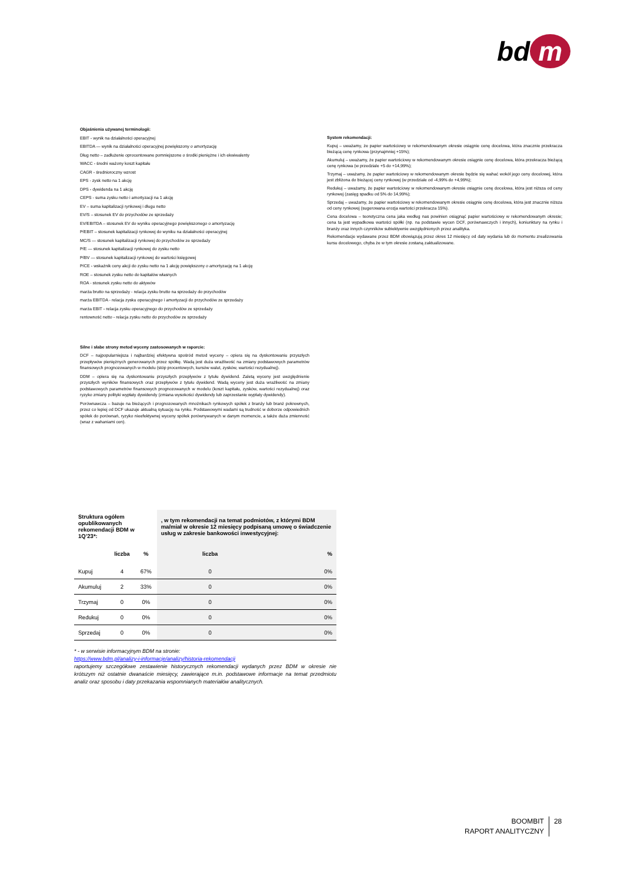bd m
Objaśnienia używanej terminologii:
EBIT - wynik na działalności operacyjnej
EBITDA — wynik na działalności operacyjnej powiększony o amortyzację
Dług netto – zadłużenie oprocentowane pomniejszone o środki pieniężne i ich ekwiwalenty
WACC - średni ważony koszt kapitału
CAGR - średnioroczny wzrost
EPS - zysk netto na 1 akcję
DPS - dywidenda na 1 akcję
CEPS - suma zysku netto i amortyzacji na 1 akcję
EV – suma kapitalizacji rynkowej i długu netto
EV/S – stosunek EV do przychodów ze sprzedaży
EV/EBITDA – stosunek EV do wyniku operacyjnego powiększonego o amortyzację
P/EBIT – stosunek kapitalizacji rynkowej do wyniku na działalności operacyjnej
MC/S — stosunek kapitalizacji rynkowej do przychodów ze sprzedaży
P/E — stosunek kapitalizacji rynkowej do zysku netto
P/BV — stosunek kapitalizacji rynkowej do wartości księgowej
P/CE - wskaźnik ceny akcji do zysku netto na 1 akcję powiększony o amortyzację na 1 akcję
ROE – stosunek zysku netto do kapitałów własnych
ROA - stosunek zysku netto do aktywów
marża brutto na sprzedaży - relacja zysku brutto na sprzedaży do przychodów
marża EBITDA - relacja zysku operacyjnego i amortyzacji do przychodów ze sprzedaży
marża EBIT - relacja zysku operacyjnego do przychodów ze sprzedaży
rentowność netto - relacja zysku netto do przychodów ze sprzedaży
Silne i słabe strony metod wyceny zastosowanych w raporcie:
DCF – najpopularniejsza i najbardziej efektywna spośród metod wyceny – opiera się na dyskontowaniu przyszłych przepływów pieniężnych generowanych przez spółkę. Wadą jest duża wrażliwość na zmiany podstawowych parametrów finansowych prognozowanych w modelu (stóp procentowych, kursów walut, zysków, wartości rezydualnej).
DDM – opiera się na dyskontowaniu przyszłych przepływów z tytułu dywidend. Zaletą wyceny jest uwzględnienie przyszłych wyników finansowych oraz przepływów z tytułu dywidend. Wadą wyceny jest duża wrażliwość na zmiany podstawowych parametrów finansowych prognozowanych w modelu (koszt kapitału, zysków, wartości rezydualnej) oraz ryzyko zmiany polityki wypłaty dywidendy (zmiana wysokości dywidendy lub zaprzestanie wypłaty dywidendy).
Porównawcza – bazuje na bieżących i prognozowanych mnożnikach rynkowych spółek z branży lub branż pokrewnych, przez co lepiej od DCF ukazuje aktualną sytuację na rynku. Podstawowymi wadami są trudność w doborze odpowiednich spółek do porównań, ryzyko nieefektywnej wyceny spółek porównywanych w danym momencie, a także duża zmienność (wraz z wahaniami cen).
System rekomendacji:
Kupuj – uważamy, że papier wartościowy w rekomendowanym okresie osiągnie cenę docelowa, która znacznie przekracza bieżącą cenę rynkowa (przynajmniej +15%);
Akumuluj – uważamy, że papier wartościowy w rekomendowanym okresie osiągnie cenę docelowa, która przekracza bieżącą cenę rynkowa (w przedziale +5 do +14,99%);
Trzymaj – uważamy, że papier wartościowy w rekomendowanym okresie będzie się wahać wokół jego ceny docelowej, która jest zbliżona do bieżącej ceny rynkowej (w przedziale od -4,99% do +4,99%);
Redukuj – uważamy, że papier wartościowy w rekomendowanym okresie osiągnie cenę docelowa, która jest niższa od ceny rynkowej (zasięg spadku od 5% do 14,99%);
Sprzedaj – uważamy, że papier wartościowy w rekomendowanym okresie osiągnie cenę docelowa, która jest znacznie niższa od ceny rynkowej (sugerowana erozja wartości przekracza 15%).
Cena docelowa – teoretyczna cena jaka według nas powinien osiągnąć papier wartościowy w rekomendowanym okresie; cena ta jest wypadkowa wartości spółki (np. na podstawie wycen DCF, porównawczych i innych), koniunktury na rynku i branży oraz innych czynników subiektywnie uwzględnionych przez analityka.
Rekomendacje wydawane przez BDM obowiązują przez okres 12 miesięcy od daty wydania lub do momentu zrealizowania kursu docelowego, chyba że w tym okresie zostaną zaktualizowane.
| Struktura ogółem opublikowanych rekomendacji BDM w 1Q’23*: | | | , w tym rekomendacji na temat podmiotów, z którymi BDM ma/miał w okresie 12 miesięcy podpisaną umowę o świadczenie usług w zakresie bankowości inwestycyjnej: | |
| --- | --- | --- | --- | --- |
| | liczba | % | liczba | % |
| Kupuj | 4 | 67% | 0 | 0% |
| Akumuluj | 2 | 33% | 0 | 0% |
| Trzymaj | 0 | 0% | 0 | 0% |
| Redukuj | 0 | 0% | 0 | 0% |
| Sprzedaj | 0 | 0% | 0 | 0% |
* - w serwisie informacyjnym BDM na stronie:
https://www.bdm.pl/analizy-i-informacje/analizy/historia-rekomendacji
raportujemy szczegółowe zestawienie historycznych rekomendacji wydanych przez BDM w okresie nie krótszym niż ostatnie dwanaście miesięcy, zawierające m.in. podstawowe informacje na temat przedmiotu analiz oraz sposobu i daty przekazania wspomnianych materiałów analitycznych.
BOOMBIT
RAPORT ANALITYCZNY
28